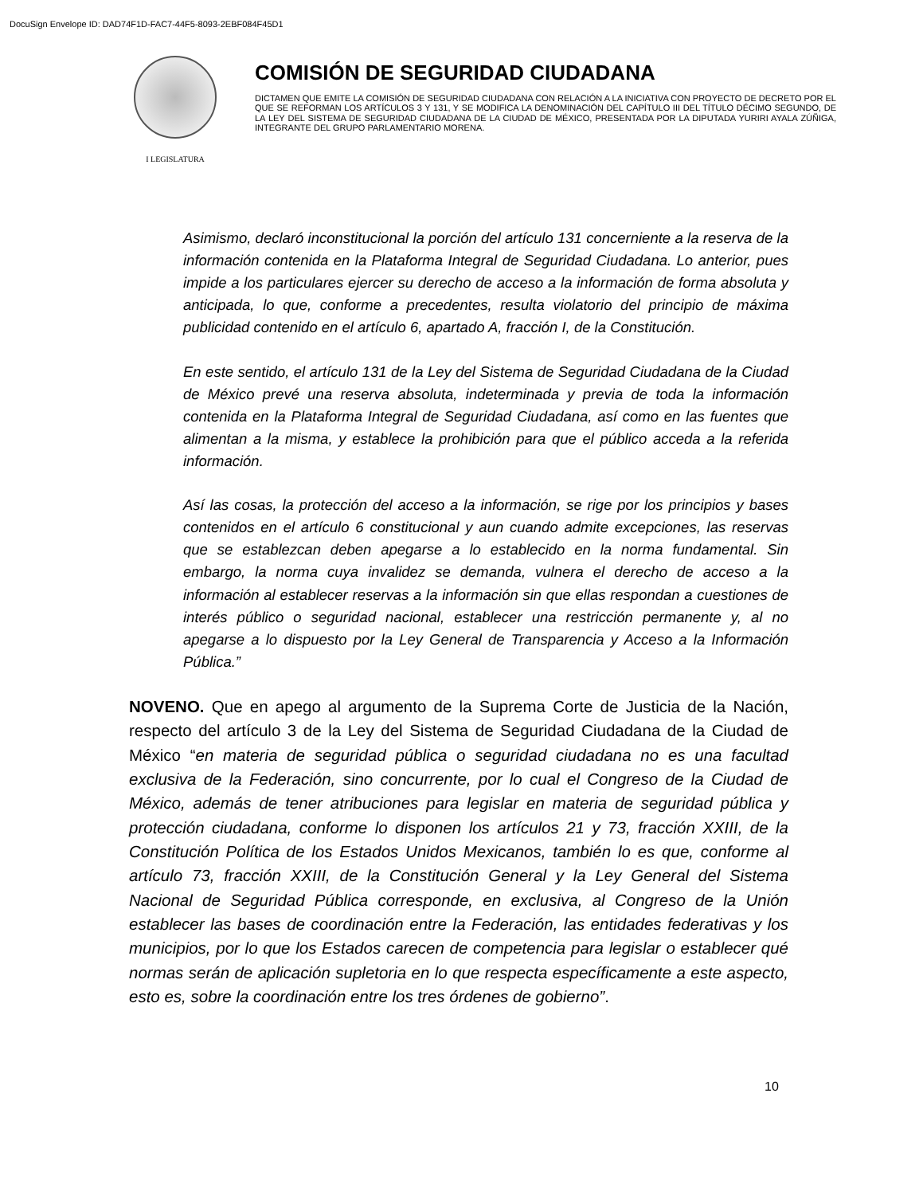DocuSign Envelope ID: DAD74F1D-FAC7-44F5-8093-2EBF084F45D1
I LEGISLATURA
COMISIÓN DE SEGURIDAD CIUDADANA
DICTAMEN QUE EMITE LA COMISIÓN DE SEGURIDAD CIUDADANA CON RELACIÓN A LA INICIATIVA CON PROYECTO DE DECRETO POR EL QUE SE REFORMAN LOS ARTÍCULOS 3 Y 131, Y SE MODIFICA LA DENOMINACIÓN DEL CAPÍTULO III DEL TÍTULO DÉCIMO SEGUNDO, DE LA LEY DEL SISTEMA DE SEGURIDAD CIUDADANA DE LA CIUDAD DE MÉXICO, PRESENTADA POR LA DIPUTADA YURIRI AYALA ZÚÑIGA, INTEGRANTE DEL GRUPO PARLAMENTARIO MORENA.
Asimismo, declaró inconstitucional la porción del artículo 131 concerniente a la reserva de la información contenida en la Plataforma Integral de Seguridad Ciudadana. Lo anterior, pues impide a los particulares ejercer su derecho de acceso a la información de forma absoluta y anticipada, lo que, conforme a precedentes, resulta violatorio del principio de máxima publicidad contenido en el artículo 6, apartado A, fracción I, de la Constitución.
En este sentido, el artículo 131 de la Ley del Sistema de Seguridad Ciudadana de la Ciudad de México prevé una reserva absoluta, indeterminada y previa de toda la información contenida en la Plataforma Integral de Seguridad Ciudadana, así como en las fuentes que alimentan a la misma, y establece la prohibición para que el público acceda a la referida información.
Así las cosas, la protección del acceso a la información, se rige por los principios y bases contenidos en el artículo 6 constitucional y aun cuando admite excepciones, las reservas que se establezcan deben apegarse a lo establecido en la norma fundamental. Sin embargo, la norma cuya invalidez se demanda, vulnera el derecho de acceso a la información al establecer reservas a la información sin que ellas respondan a cuestiones de interés público o seguridad nacional, establecer una restricción permanente y, al no apegarse a lo dispuesto por la Ley General de Transparencia y Acceso a la Información Pública.”
NOVENO. Que en apego al argumento de la Suprema Corte de Justicia de la Nación, respecto del artículo 3 de la Ley del Sistema de Seguridad Ciudadana de la Ciudad de México “en materia de seguridad pública o seguridad ciudadana no es una facultad exclusiva de la Federación, sino concurrente, por lo cual el Congreso de la Ciudad de México, además de tener atribuciones para legislar en materia de seguridad pública y protección ciudadana, conforme lo disponen los artículos 21 y 73, fracción XXIII, de la Constitución Política de los Estados Unidos Mexicanos, también lo es que, conforme al artículo 73, fracción XXIII, de la Constitución General y la Ley General del Sistema Nacional de Seguridad Pública corresponde, en exclusiva, al Congreso de la Unión establecer las bases de coordinación entre la Federación, las entidades federativas y los municipios, por lo que los Estados carecen de competencia para legislar o establecer qué normas serán de aplicación supletoria en lo que respecta específicamente a este aspecto, esto es, sobre la coordinación entre los tres órdenes de gobierno”.
10